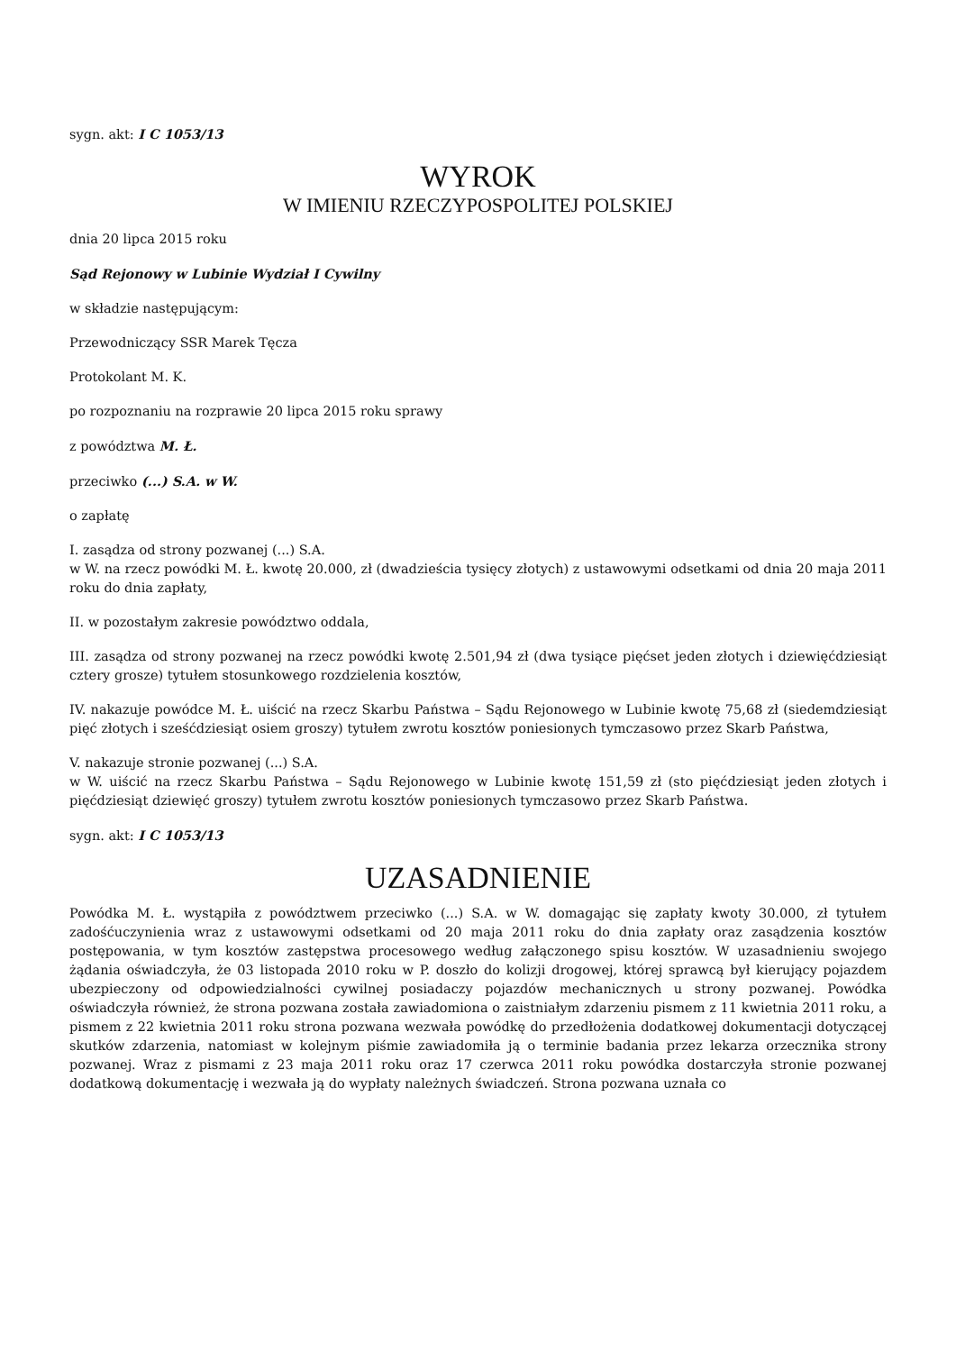sygn. akt: I C 1053/13
WYROK
W IMIENIU RZECZYPOSPOLITEJ POLSKIEJ
dnia 20 lipca 2015 roku
Sąd Rejonowy w Lubinie Wydział I Cywilny
w składzie następującym:
Przewodniczący SSR Marek Tęcza
Protokolant M. K.
po rozpoznaniu na rozprawie 20 lipca 2015 roku sprawy
z powództwa M. Ł.
przeciwko (...) S.A. w W.
o zapłatę
I. zasądza od strony pozwanej (...) S.A.
w W. na rzecz powódki M. Ł. kwotę 20.000, zł (dwadzieścia tysięcy złotych) z ustawowymi odsetkami od dnia 20 maja 2011 roku do dnia zapłaty,
II. w pozostałym zakresie powództwo oddala,
III. zasądza od strony pozwanej na rzecz powódki kwotę 2.501,94 zł (dwa tysiące pięćset jeden złotych i dziewięćdziesiąt cztery grosze) tytułem stosunkowego rozdzielenia kosztów,
IV. nakazuje powódce M. Ł. uiścić na rzecz Skarbu Państwa – Sądu Rejonowego w Lubinie kwotę 75,68 zł (siedemdziesiąt pięć złotych i sześćdziesiąt osiem groszy) tytułem zwrotu kosztów poniesionych tymczasowo przez Skarb Państwa,
V. nakazuje stronie pozwanej (...) S.A.
w W. uiścić na rzecz Skarbu Państwa – Sądu Rejonowego w Lubinie kwotę 151,59 zł (sto pięćdziesiąt jeden złotych i pięćdziesiąt dziewięć groszy) tytułem zwrotu kosztów poniesionych tymczasowo przez Skarb Państwa.
sygn. akt: I C 1053/13
UZASADNIENIE
Powódka M. Ł. wystąpiła z powództwem przeciwko (...) S.A. w W. domagając się zapłaty kwoty 30.000, zł tytułem zadośćuczynienia wraz z ustawowymi odsetkami od 20 maja 2011 roku do dnia zapłaty oraz zasądzenia kosztów postępowania, w tym kosztów zastępstwa procesowego według załączonego spisu kosztów. W uzasadnieniu swojego żądania oświadczyła, że 03 listopada 2010 roku w P. doszło do kolizji drogowej, której sprawcą był kierujący pojazdem ubezpieczony od odpowiedzialności cywilnej posiadaczy pojazdów mechanicznych u strony pozwanej. Powódka oświadczyła również, że strona pozwana została zawiadomiona o zaistniałym zdarzeniu pismem z 11 kwietnia 2011 roku, a pismem z 22 kwietnia 2011 roku strona pozwana wezwała powódkę do przedłożenia dodatkowej dokumentacji dotyczącej skutków zdarzenia, natomiast w kolejnym piśmie zawiadomiła ją o terminie badania przez lekarza orzecznika strony pozwanej. Wraz z pismami z 23 maja 2011 roku oraz 17 czerwca 2011 roku powódka dostarczyła stronie pozwanej dodatkową dokumentację i wezwała ją do wypłaty należnych świadczeń. Strona pozwana uznała co